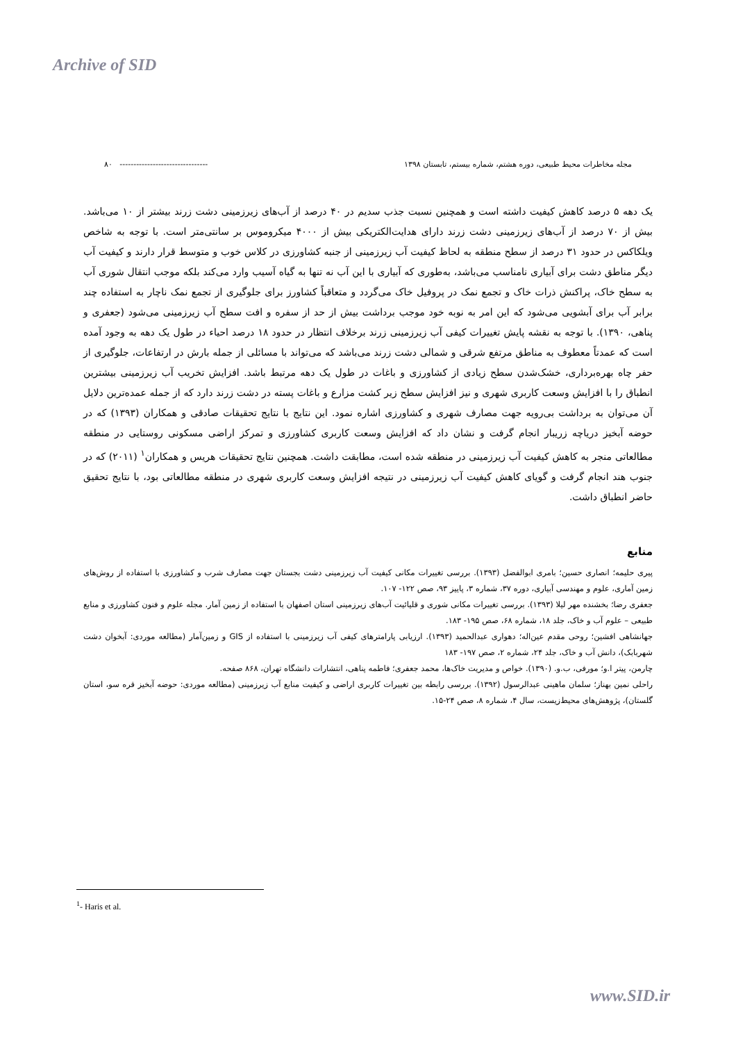Archive of SID
مجله مخاطرات محیط طبیعی، دوره هشتم، شماره بیستم، تابستان ۱۳۹۸ -------------------------------- ۸۰
یک دهه ۵ درصد کاهش کیفیت داشته است و همچنین نسبت جذب سدیم در ۴۰ درصد از آب‌های زیرزمینی دشت زرند بیشتر از ۱۰ می‌باشد. بیش از ۷۰ درصد از آب‌های زیرزمینی دشت زرند دارای هدایت‌الکتریکی بیش از ۴۰۰۰ میکروموس بر سانتی‌متر است. با توجه به شاخص ویلکاکس در حدود ۳۱ درصد از سطح منطقه به لحاظ کیفیت آب زیرزمینی از جنبه کشاورزی در کلاس خوب و متوسط قرار دارند و کیفیت آب دیگر مناطق دشت برای آبیاری نامناسب می‌باشد، به‌طوری که آبیاری با این آب نه تنها به گیاه آسیب وارد می‌کند بلکه موجب انتقال شوری آب به سطح خاک، پراکنش ذرات خاک و تجمع نمک در پروفیل خاک می‌گردد و متعاقباً کشاورز برای جلوگیری از تجمع نمک ناچار به استفاده چند برابر آب برای آبشویی می‌شود که این امر به نوبه خود موجب برداشت بیش از حد از سفره و افت سطح آب زیرزمینی می‌شود (جعفری و پناهی، ۱۳۹۰). با توجه به نقشه پایش تغییرات کیفی آب زیرزمینی زرند برخلاف انتظار در حدود ۱۸ درصد احیاء در طول یک دهه به وجود آمده است که عمدتاً معطوف به مناطق مرتفع شرقی و شمالی دشت زرند می‌باشد که می‌تواند با مسائلی از جمله بارش در ارتفاعات، جلوگیری از حفر چاه بهره‌برداری، خشک‌شدن سطح زیادی از کشاورزی و باغات در طول یک دهه مرتبط باشد. افزایش تخریب آب زیرزمینی بیشترین انطباق را با افزایش وسعت کاربری شهری و نیز افزایش سطح زیر کشت مزارع و باغات پسته در دشت زرند دارد که از جمله عمده‌ترین دلایل آن می‌توان به برداشت بی‌رویه جهت مصارف شهری و کشاورزی اشاره نمود. این نتایج با نتایج تحقیقات صادقی و همکاران (۱۳۹۳) که در حوضه آبخیز دریاچه زریبار انجام گرفت و نشان داد که افزایش وسعت کاربری کشاورزی و تمرکز اراضی مسکونی روستایی در منطقه مطالعاتی منجر به کاهش کیفیت آب زیرزمینی در منطقه شده است، مطابقت داشت. همچنین نتایج تحقیقات هریس و همکاران<sup>۱</sup> (۲۰۱۱) که در جنوب هند انجام گرفت و گویای کاهش کیفیت آب زیرزمینی در نتیجه افزایش وسعت کاربری شهری در منطقه مطالعاتی بود، با نتایج تحقیق حاضر انطباق داشت.
منابع
پیری حلیمه؛ انصاری حسین؛ بامری ابوالفضل (۱۳۹۳). بررسی تغییرات مکانی کیفیت آب زیرزمینی دشت بجستان جهت مصارف شرب و کشاورزی با استفاده از روش‌های زمین آماری، علوم و مهندسی آبیاری، دوره ۳۷، شماره ۳، پاییز ۹۳، صص ۱۲۲- ۱۰۷.
جعفری رضا؛ بخشنده مهر لیلا (۱۳۹۳). بررسی تغییرات مکانی شوری و قلیائیت آب‌های زیرزمینی استان اصفهان با استفاده از زمین آمار. مجله علوم و فنون کشاورزی و منابع طبیعی – علوم آب و خاک، جلد ۱۸، شماره ۶۸، صص ۱۹۵- ۱۸۳.
جهانشاهی افشین؛ روحی مقدم عین‌اله؛ دهواری عبدالحمید (۱۳۹۳). ارزیابی پارامترهای کیفی آب زیرزمینی با استفاده از GIS و زمین‌آمار (مطالعه موردی: آبخوان دشت شهربابک)، دانش آب و خاک، جلد ۲۴، شماره ۲، صص ۱۹۷- ۱۸۳
چارمن، پیتر ا.و؛ مورفی، ب.و. (۱۳۹۰). خواص و مدیریت خاک‌ها، محمد جعفری؛ فاطمه پناهی، انتشارات دانشگاه تهران، ۸۶۸ صفحه.
راحلی نمین بهناز؛ سلمان ماهینی عبدالرسول (۱۳۹۲). بررسی رابطه بین تغییرات کاربری اراضی و کیفیت منابع آب زیرزمینی (مطالعه موردی: حوضه آبخیز قره سو، استان گلستان)، پژوهش‌های محیط‌زیست، سال ۴، شماره ۸، صص ۲۴-۱۵.
<sup>1</sup>- Haris et al.
www.SID.ir